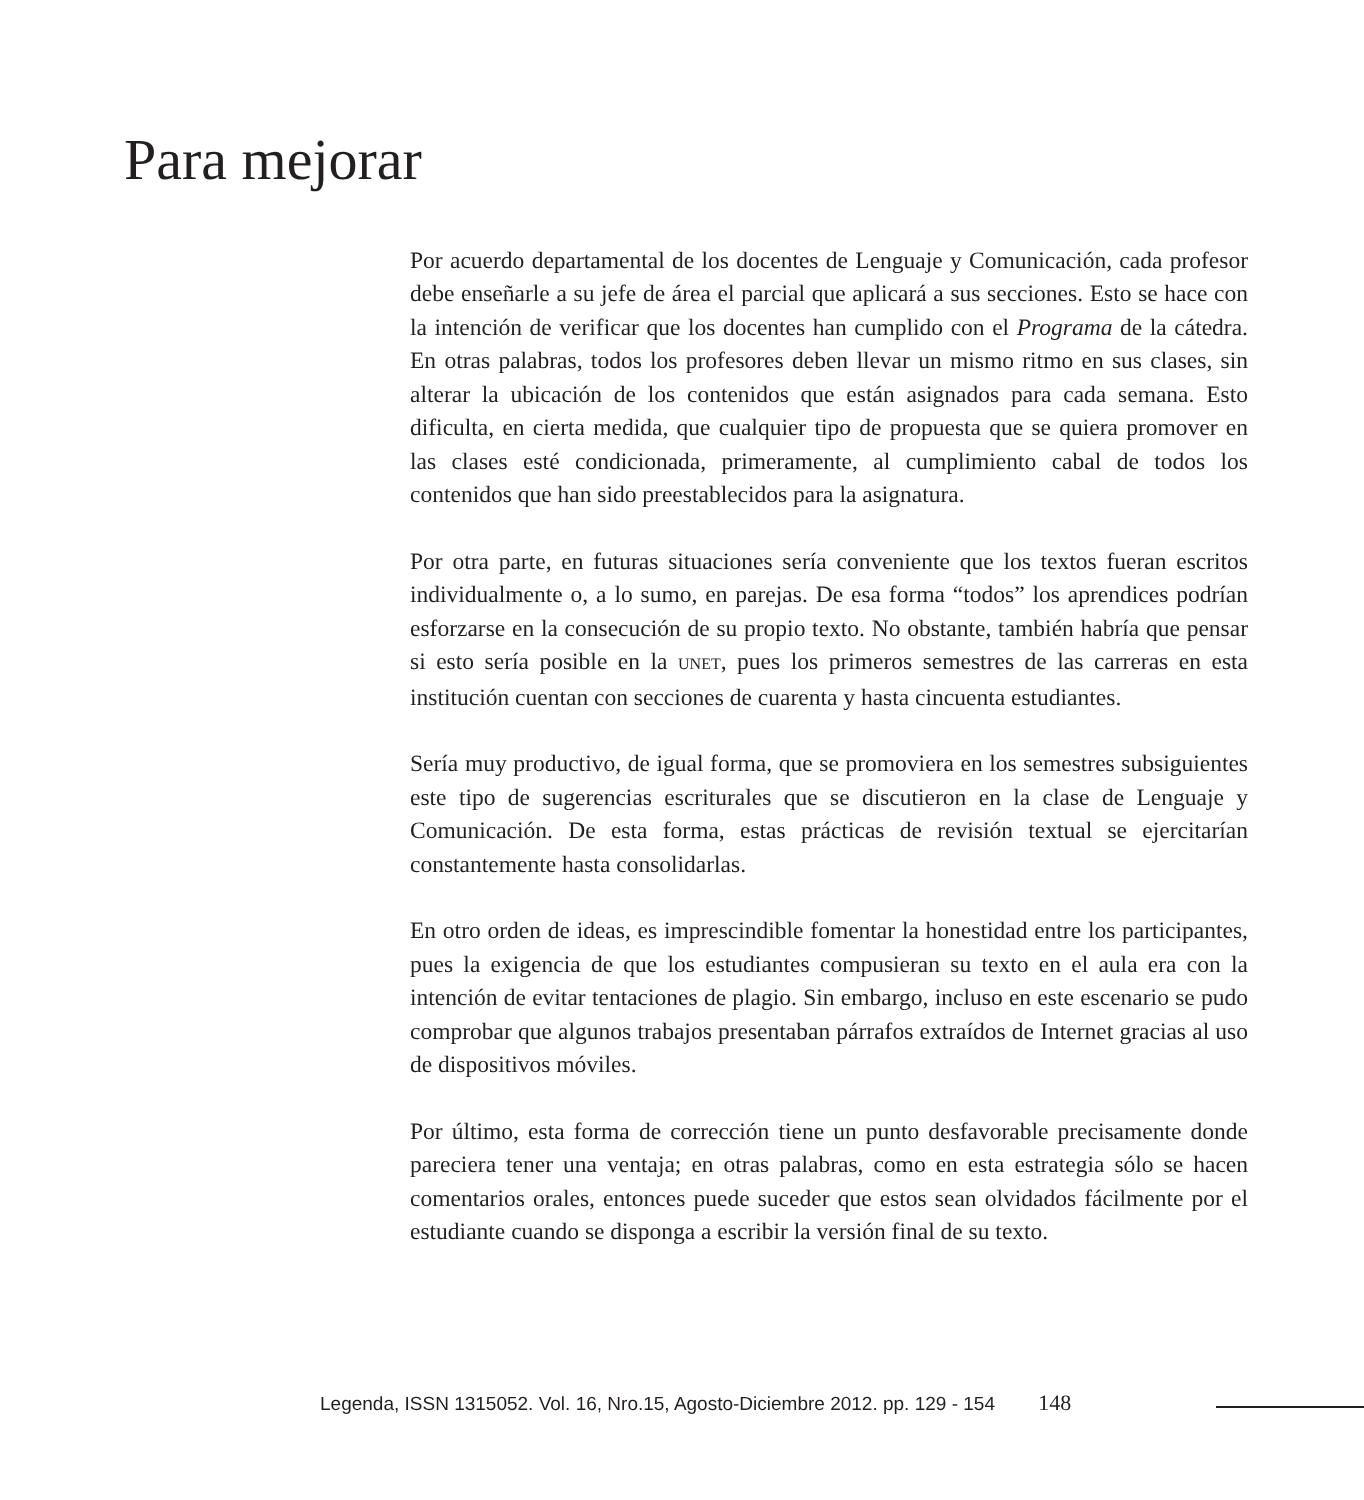Para mejorar
Por acuerdo departamental de los docentes de Lenguaje y Comunicación, cada profesor debe enseñarle a su jefe de área el parcial que aplicará a sus secciones. Esto se hace con la intención de verificar que los docentes han cumplido con el Programa de la cátedra. En otras palabras, todos los profesores deben llevar un mismo ritmo en sus clases, sin alterar la ubicación de los contenidos que están asignados para cada semana. Esto dificulta, en cierta medida, que cualquier tipo de propuesta que se quiera promover en las clases esté condicionada, primeramente, al cumplimiento cabal de todos los contenidos que han sido preestablecidos para la asignatura.
Por otra parte, en futuras situaciones sería conveniente que los textos fueran escritos individualmente o, a lo sumo, en parejas. De esa forma “todos” los aprendices podrían esforzarse en la consecución de su propio texto. No obstante, también habría que pensar si esto sería posible en la UNET, pues los primeros semestres de las carreras en esta institución cuentan con secciones de cuarenta y hasta cincuenta estudiantes.
Sería muy productivo, de igual forma, que se promoviera en los semestres subsiguientes este tipo de sugerencias escriturales que se discutieron en la clase de Lenguaje y Comunicación. De esta forma, estas prácticas de revisión textual se ejercitarían constantemente hasta consolidarlas.
En otro orden de ideas, es imprescindible fomentar la honestidad entre los participantes, pues la exigencia de que los estudiantes compusieran su texto en el aula era con la intención de evitar tentaciones de plagio. Sin embargo, incluso en este escenario se pudo comprobar que algunos trabajos presentaban párrafos extraídos de Internet gracias al uso de dispositivos móviles.
Por último, esta forma de corrección tiene un punto desfavorable precisamente donde pareciera tener una ventaja; en otras palabras, como en esta estrategia sólo se hacen comentarios orales, entonces puede suceder que estos sean olvidados fácilmente por el estudiante cuando se disponga a escribir la versión final de su texto.
Legenda, ISSN 1315052. Vol. 16, Nro.15, Agosto-Diciembre 2012. pp. 129 - 154 148